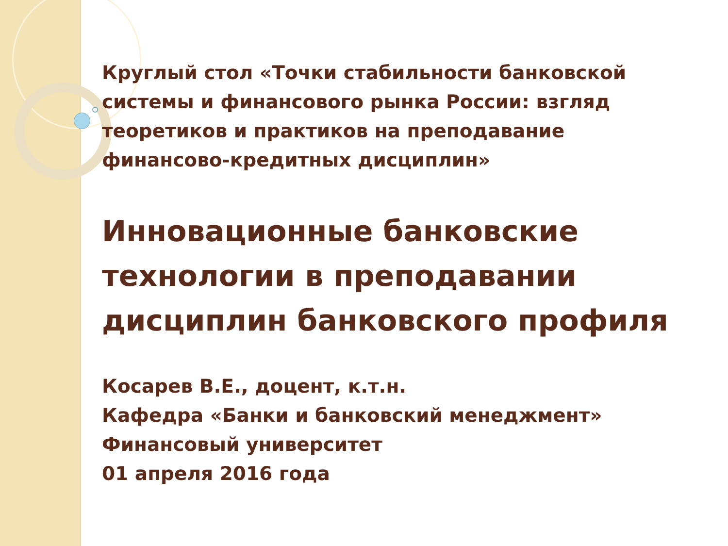Круглый стол «Точки стабильности банковской системы и финансового рынка России: взгляд теоретиков и практиков на преподавание финансово-кредитных дисциплин»
Инновационные банковские технологии в преподавании дисциплин банковского профиля
Косарев В.Е., доцент, к.т.н.
Кафедра «Банки и банковский менеджмент»
Финансовый университет
01 апреля 2016 года